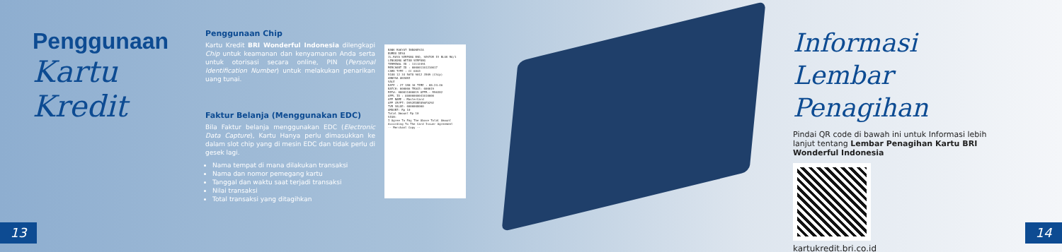Penggunaan
Kartu Kredit
Penggunaan Chip
Kartu Kredit BRI Wonderful Indonesia dilengkapi Chip untuk keamanan dan kenyamanan Anda serta untuk otorisasi secara online, PIN (Personal Identification Number) untuk melakukan penarikan uang tunai.
Faktur Belanja (Menggunakan EDC)
Bila Faktur belanja menggunakan EDC (Electronic Data Capture), Kartu Hanya perlu dimasukkan ke dalam slot chip yang di mesin EDC dan tidak perlu di gesek lagi.
Nama tempat di mana dilakukan transaksi
Nama dan nomor pemegang kartu
Tanggal dan waktu saat terjadi transaksi
Nilai transaksi
Total transaksi yang ditagihkan
BANK RAKYAT INDONESIA
BUMBU DESA
JL.RAYA SERPONG BSD, SEKTOR IV BLOK RA/1
LENGKONG WETAN SERPONG
TERMINAL ID : 11112491
MERCHANT ID : 000001101210017
CARD TYPE : CC GOLD
5188 12 34 5678 9012 3509 (Chip)
ANNISA ANJANI
SALE
DATE : 27 JAN 10 TIME : 08:24:46
BATCH: 000006 TRACE: 000019
REF#: 000011000019 APPR.: R96382
APPL ID : A0000000041010000
APP NAME : MasterCard
APP CRYPT: D952EDBE856FA292
TVR VALUE: 0000008000
AMOUNT: Rp 10
Total Amount Rp 10
SIGN:
I Agree To Pay The Above Total Amount According To The Card Issuer Agreement
-- Merchant Copy --
Informasi Lembar Penagihan
Pindai QR code di bawah ini untuk Informasi lebih lanjut tentang Lembar Penagihan Kartu BRI Wonderful Indonesia
kartukredit.bri.co.id
13 14